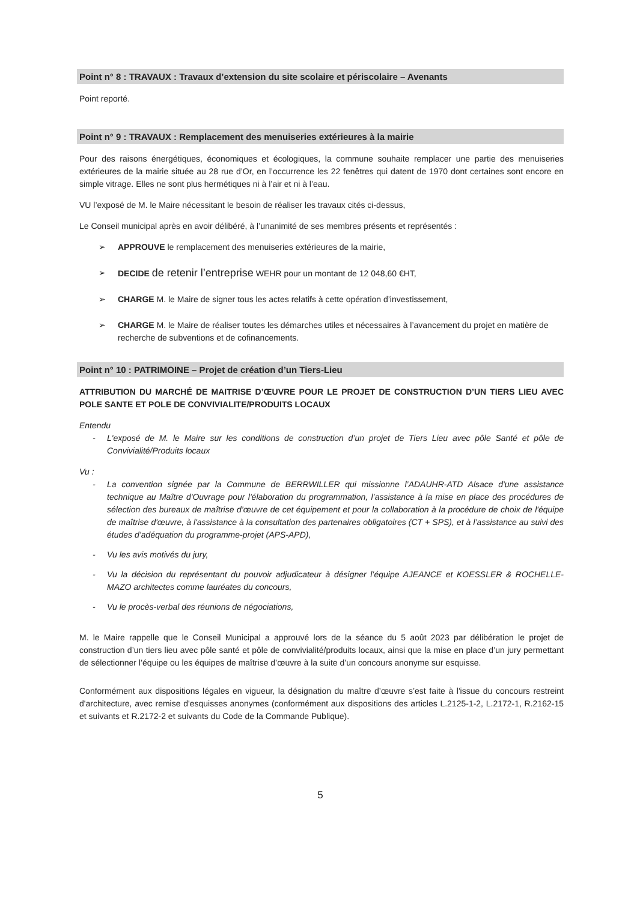Point n° 8 : TRAVAUX : Travaux d’extension du site scolaire et périscolaire – Avenants
Point reporté.
Point n° 9 : TRAVAUX : Remplacement des menuiseries extérieures à la mairie
Pour des raisons énergétiques, économiques et écologiques, la commune souhaite remplacer une partie des menuiseries extérieures de la mairie située au 28 rue d’Or, en l’occurrence les 22 fenêtres qui datent de 1970 dont certaines sont encore en simple vitrage. Elles ne sont plus hermétiques ni à l’air et ni à l’eau.
VU l’exposé de M. le Maire nécessitant le besoin de réaliser les travaux cités ci-dessus,
Le Conseil municipal après en avoir délibéré, à l’unanimité de ses membres présents et représentés :
➢ APPROUVE le remplacement des menuiseries extérieures de la mairie,
➢ DECIDE de retenir l’entreprise WEHR pour un montant de 12 048,60 €HT,
➢ CHARGE M. le Maire de signer tous les actes relatifs à cette opération d’investissement,
➢ CHARGE M. le Maire de réaliser toutes les démarches utiles et nécessaires à l’avancement du projet en matière de recherche de subventions et de cofinancements.
Point n° 10 : PATRIMOINE – Projet de création d’un Tiers-Lieu
ATTRIBUTION DU MARCHÉ DE MAITRISE D’ŒUVRE POUR LE PROJET DE CONSTRUCTION D’UN TIERS LIEU AVEC POLE SANTE ET POLE DE CONVIVIALITE/PRODUITS LOCAUX
Entendu
- L'exposé de M. le Maire sur les conditions de construction d’un projet de Tiers Lieu avec pôle Santé et pôle de Convivialité/Produits locaux
Vu :
- La convention signée par la Commune de BERRWILLER qui missionne l’ADAUHR-ATD Alsace d'une assistance technique au Maître d'Ouvrage pour l'élaboration du programmation, l’assistance à la mise en place des procédures de sélection des bureaux de maîtrise d’œuvre de cet équipement et pour la collaboration à la procédure de choix de l'équipe de maîtrise d'œuvre, à l'assistance à la consultation des partenaires obligatoires (CT + SPS), et à l’assistance au suivi des études d’adéquation du programme-projet (APS-APD),
- Vu les avis motivés du jury,
- Vu la décision du représentant du pouvoir adjudicateur à désigner l’équipe AJEANCE et KOESSLER & ROCHELLE-MAZO architectes comme lauréates du concours,
- Vu le procès-verbal des réunions de négociations,
M. le Maire rappelle que le Conseil Municipal a approuvé lors de la séance du 5 août 2023 par délibération le projet de construction d’un tiers lieu avec pôle santé et pôle de convivialité/produits locaux, ainsi que la mise en place d’un jury permettant de sélectionner l’équipe ou les équipes de maîtrise d’œuvre à la suite d’un concours anonyme sur esquisse.
Conformément aux dispositions légales en vigueur, la désignation du maître d’œuvre s’est faite à l'issue du concours restreint d'architecture, avec remise d'esquisses anonymes (conformément aux dispositions des articles L.2125-1-2, L.2172-1, R.2162-15 et suivants et R.2172-2 et suivants du Code de la Commande Publique).
5